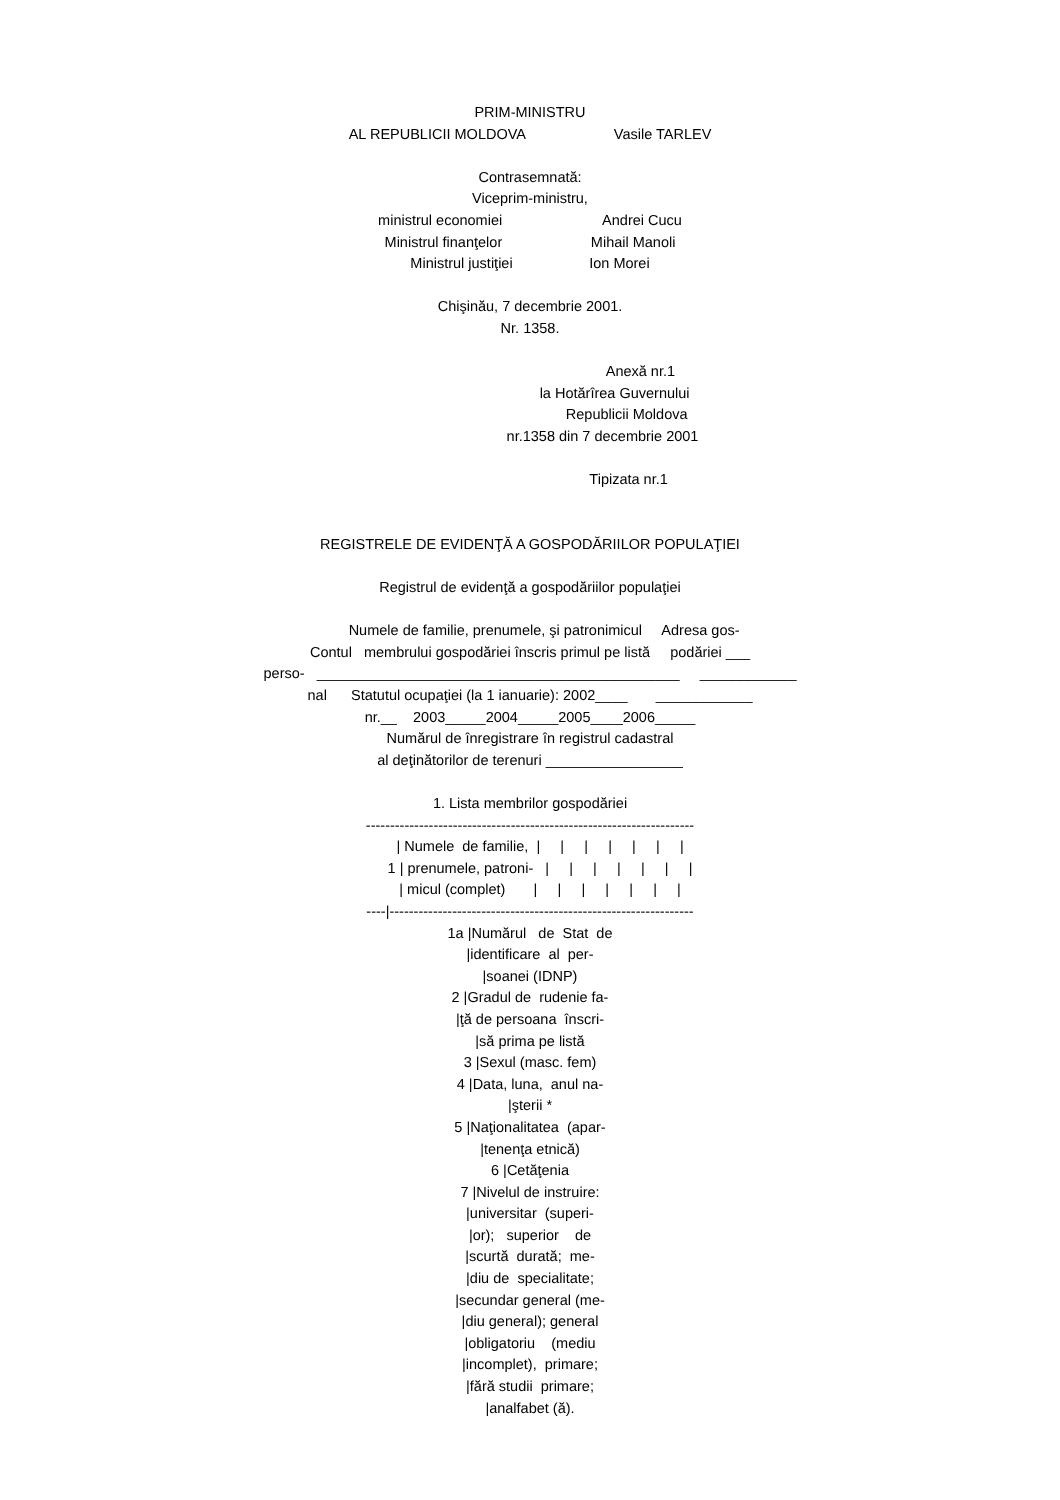PRIM-MINISTRU AL REPUBLICII MOLDOVA Vasile TARLEV Contrasemnată: Viceprim-ministru, ministrul economiei Andrei Cucu Ministrul finanţelor Mihail Manoli Ministrul justiţiei Ion Morei Chişinău, 7 decembrie 2001. Nr. 1358. Anexă nr.1 la Hotărîrea Guvernului Republicii Moldova nr.1358 din 7 decembrie 2001 Tipizata nr.1 REGISTRELE DE EVIDENŢĂ A GOSPODĂRIILOR POPULAŢIEI Registrul de evidenţă a gospodăriilor populaţiei Numele de familie, prenumele, şi patronimicul Adresa gos- Contul membrului gospodăriei înscris primul pe listă podăriei ___ perso- _____________________________________________ ____________ nal Statutul ocupaţiei (la 1 ianuarie): 2002____ ____________ nr.__ 2003_____2004_____2005____2006_____ Numărul de înregistrare în registrul cadastral al deţinătorilor de terenuri _________________ 1. Lista membrilor gospodăriei -------------------------------------------------------------------- | Numele de familie, | | | | | | | 1 | prenumele, patroni- | | | | | | | | micul (complet) | | | | | | | ----|--------------------------------------------------------------- 1a |Numărul de Stat de |identificare al per- |soanei (IDNP) 2 |Gradul de rudenie fa- |ţă de persoana înscri- |să prima pe listă 3 |Sexul (masc. fem) 4 |Data, luna, anul na- |şterii * 5 |Naţionalitatea (apar- |tenenţa etnică) 6 |Cetăţenia 7 |Nivelul de instruire: |universitar (superi- |or); superior de |scurtă durată; me- |diu de specialitate; |secundar general (me- |diu general); general |obligatoriu (mediu |incomplet), primare; |fără studii primare; |analfabet (ă).